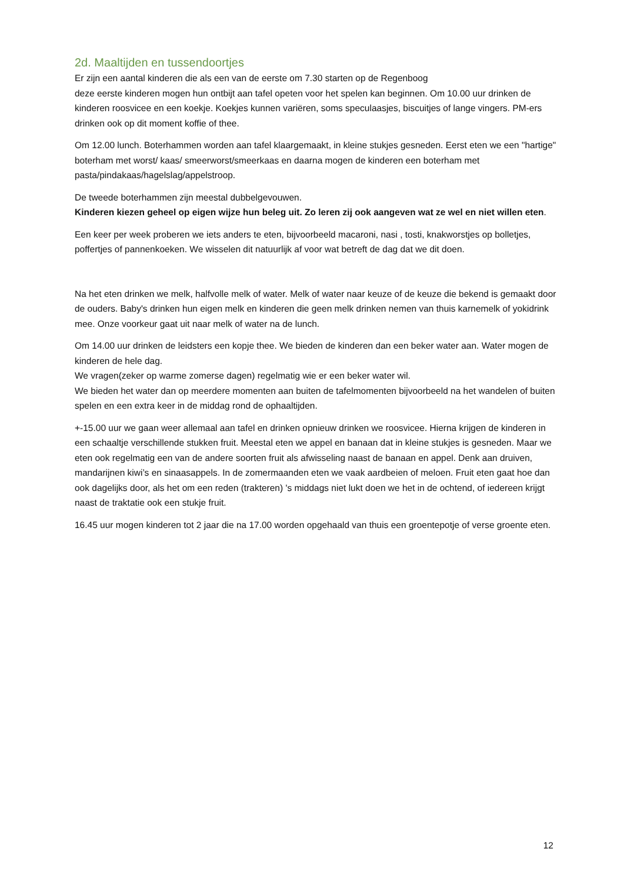2d. Maaltijden en tussendoortjes
Er zijn een aantal kinderen die als een van de eerste om 7.30 starten op de Regenboog
deze eerste kinderen mogen hun ontbijt aan tafel opeten voor het spelen kan beginnen. Om 10.00 uur drinken de kinderen roosvicee en een koekje. Koekjes kunnen variëren, soms speculaasjes, biscuitjes of lange vingers. PM-ers drinken ook op dit moment koffie of thee.
Om 12.00 lunch. Boterhammen worden aan tafel klaargemaakt, in kleine stukjes gesneden. Eerst eten we een "hartige" boterham met worst/ kaas/ smeerworst/smeerkaas en daarna mogen de kinderen een boterham met pasta/pindakaas/hagelslag/appelstroop.
De tweede boterhammen zijn meestal dubbelgevouwen.
Kinderen kiezen geheel op eigen wijze hun beleg uit. Zo leren zij ook aangeven wat ze wel en niet willen eten.
Een keer per week proberen we iets anders te eten, bijvoorbeeld macaroni, nasi , tosti, knakworstjes op bolletjes, poffertjes of pannenkoeken. We wisselen dit natuurlijk af voor wat betreft de dag dat we dit doen.
Na het eten drinken we melk, halfvolle melk of water. Melk of water naar keuze of de keuze die bekend is gemaakt door de ouders. Baby's drinken hun eigen melk en kinderen die geen melk drinken nemen van thuis karnemelk of yokidrink mee. Onze voorkeur gaat uit naar melk of water na de lunch.
Om 14.00 uur drinken de leidsters een kopje thee. We bieden de kinderen dan een beker water aan. Water mogen de kinderen de hele dag.
We vragen(zeker op warme zomerse dagen) regelmatig wie er een beker water wil.
We bieden het water dan op meerdere momenten aan buiten de tafelmomenten bijvoorbeeld na het wandelen of buiten spelen en een extra keer in de middag rond de ophaaltijden.
+-15.00 uur we gaan weer allemaal aan tafel en drinken opnieuw drinken we roosvicee. Hierna krijgen de kinderen in een schaaltje verschillende stukken fruit. Meestal eten we appel en banaan dat in kleine stukjes is gesneden. Maar we eten ook regelmatig een van de andere soorten fruit als afwisseling naast de banaan en appel. Denk aan druiven, mandarijnen kiwi’s en sinaasappels. In de zomermaanden eten we vaak aardbeien of meloen. Fruit eten gaat hoe dan ook dagelijks door, als het om een reden (trakteren) 's middags niet lukt doen we het in de ochtend, of iedereen krijgt naast de traktatie ook een stukje fruit.
16.45 uur mogen kinderen tot 2 jaar die na 17.00 worden opgehaald van thuis een groentepotje of verse groente eten.
12